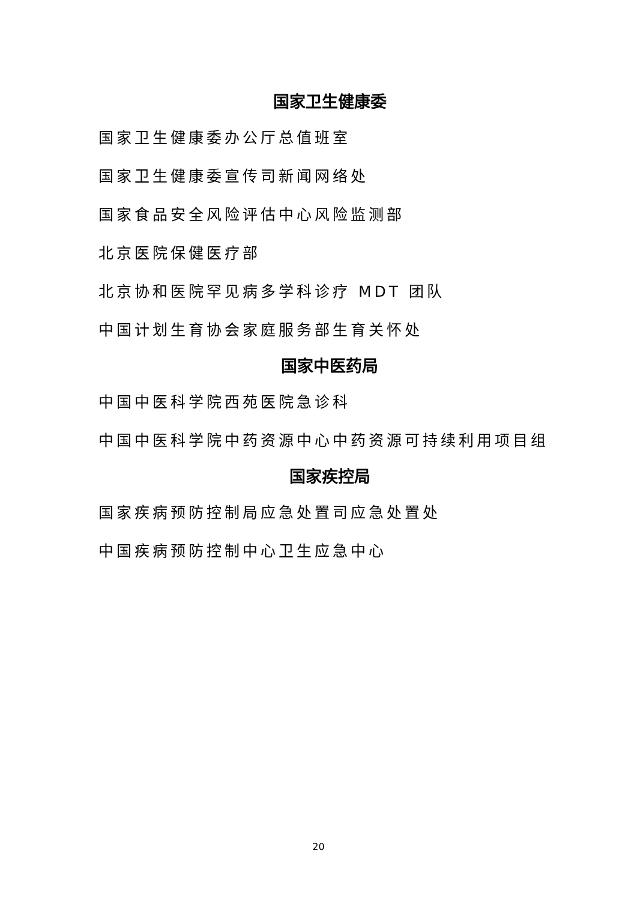国家卫生健康委
国家卫生健康委办公厅总值班室
国家卫生健康委宣传司新闻网络处
国家食品安全风险评估中心风险监测部
北京医院保健医疗部
北京协和医院罕见病多学科诊疗 MDT 团队
中国计划生育协会家庭服务部生育关怀处
国家中医药局
中国中医科学院西苑医院急诊科
中国中医科学院中药资源中心中药资源可持续利用项目组
国家疾控局
国家疾病预防控制局应急处置司应急处置处
中国疾病预防控制中心卫生应急中心
20